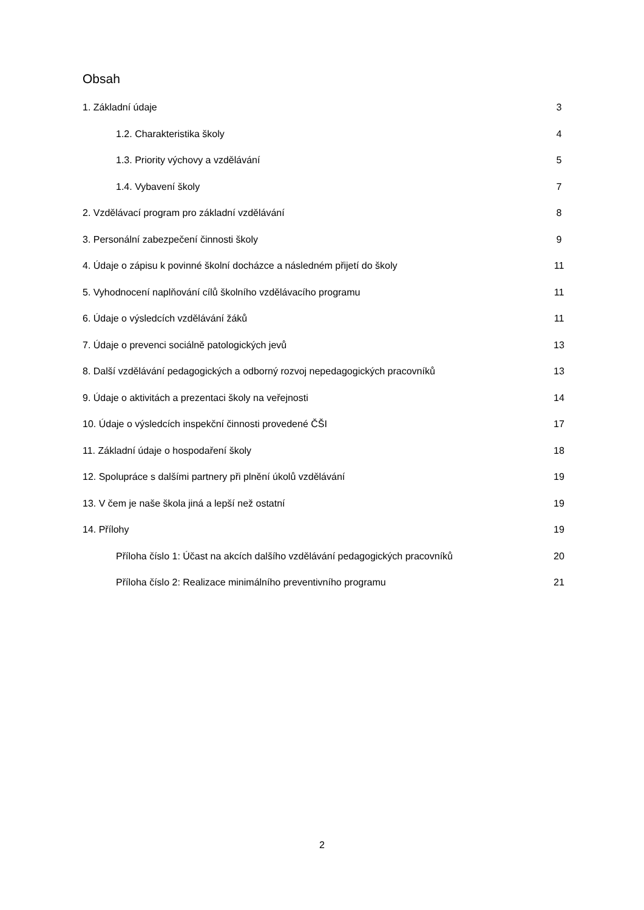Obsah
1. Základní údaje 3
1.2. Charakteristika školy 4
1.3. Priority výchovy a vzdělávání 5
1.4. Vybavení školy 7
2. Vzdělávací program pro základní vzdělávání 8
3. Personální zabezpečení činnosti školy 9
4. Údaje o zápisu k povinné školní docházce a následném přijetí do školy 11
5. Vyhodnocení naplňování cílů školního vzdělávacího programu 11
6. Údaje o výsledcích vzdělávání žáků 11
7. Údaje o prevenci sociálně patologických jevů 13
8. Další vzdělávání pedagogických a odborný rozvoj nepedagogických pracovníků 13
9. Údaje o aktivitách a prezentaci školy na veřejnosti 14
10. Údaje o výsledcích inspekční činnosti provedené ČŠI 17
11. Základní údaje o hospodaření školy 18
12. Spolupráce s dalšími partnery při plnění úkolů vzdělávání 19
13. V čem je naše škola jiná a lepší než ostatní 19
14. Přílohy 19
Příloha číslo 1: Účast na akcích dalšího vzdělávání pedagogických pracovníků 20
Příloha číslo 2: Realizace minimálního preventivního programu 21
2